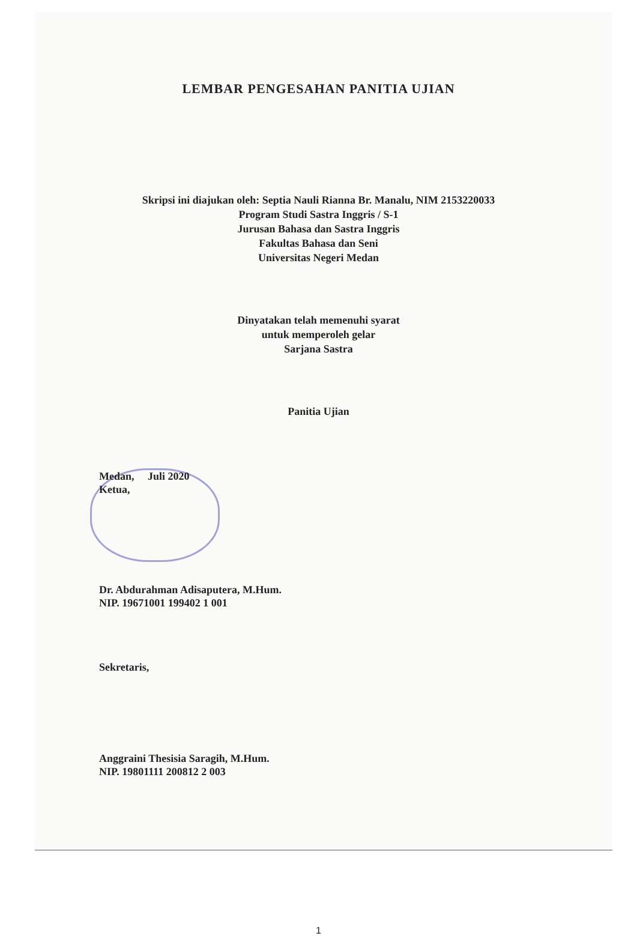LEMBAR PENGESAHAN PANITIA UJIAN
Skripsi ini diajukan oleh: Septia Nauli Rianna Br. Manalu, NIM 2153220033
Program Studi Sastra Inggris / S-1
Jurusan Bahasa dan Sastra Inggris
Fakultas Bahasa dan Seni
Universitas Negeri Medan
Dinyatakan telah memenuhi syarat
untuk memperoleh gelar
Sarjana Sastra
Panitia Ujian
Medan, Juli 2020
Ketua,
Dr. Abdurahman Adisaputera, M.Hum.
NIP. 19671001 199402 1 001
Sekretaris,
Anggraini Thesisia Saragih, M.Hum.
NIP. 19801111 200812 2 003
1